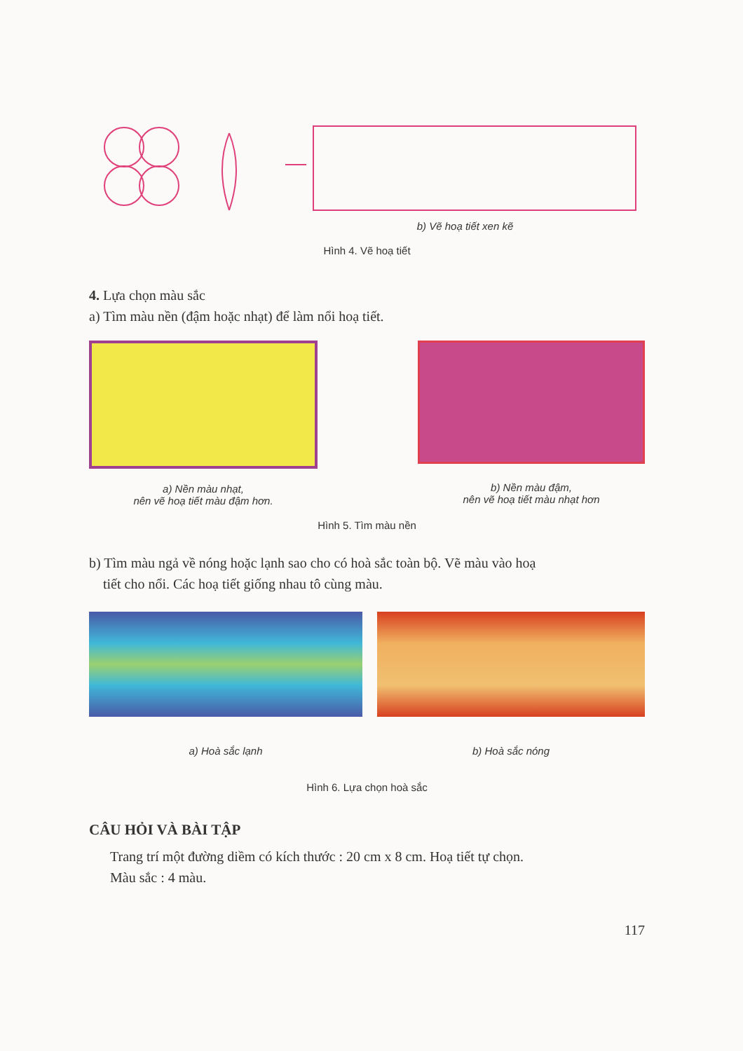b) Vẽ hoạ tiết xen kẽ
Hình 4. Vẽ hoạ tiết
4. Lựa chọn màu sắc
a) Tìm màu nền (đậm hoặc nhạt) để làm nổi hoạ tiết.
a) Nền màu nhạt,
nên vẽ hoạ tiết màu đậm hơn.
b) Nền màu đậm,
nên vẽ hoạ tiết màu nhạt hơn
Hình 5. Tìm màu nền
b) Tìm màu ngả về nóng hoặc lạnh sao cho có hoà sắc toàn bộ. Vẽ màu vào hoạ
tiết cho nổi. Các hoạ tiết giống nhau tô cùng màu.
a) Hoà sắc lạnh b) Hoà sắc nóng
Hình 6. Lựa chọn hoà sắc
CÂU HỎI VÀ BÀI TẬP
Trang trí một đường diềm có kích thước : 20 cm x 8 cm. Hoạ tiết tự chọn.
Màu sắc : 4 màu.
117